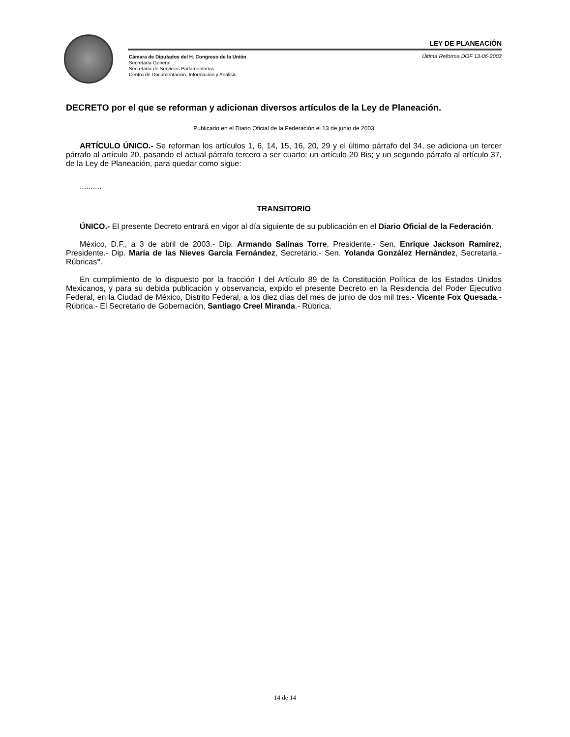LEY DE PLANEACIÓN
Cámara de Diputados del H. Congreso de la Unión
Secretaría General
Secretaría de Servicios Parlamentarios
Centro de Documentación, Información y Análisis
Última Reforma DOF 13-06-2003
DECRETO por el que se reforman y adicionan diversos artículos de la Ley de Planeación.
Publicado en el Diario Oficial de la Federación el 13 de junio de 2003
ARTÍCULO ÚNICO.- Se reforman los artículos 1, 6, 14, 15, 16, 20, 29 y el último párrafo del 34, se adiciona un tercer párrafo al artículo 20, pasando el actual párrafo tercero a ser cuarto; un artículo 20 Bis; y un segundo párrafo al artículo 37, de la Ley de Planeación, para quedar como sigue:
..........
TRANSITORIO
ÚNICO.- El presente Decreto entrará en vigor al día siguiente de su publicación en el Diario Oficial de la Federación.
México, D.F., a 3 de abril de 2003.- Dip. Armando Salinas Torre, Presidente.- Sen. Enrique Jackson Ramírez, Presidente.- Dip. María de las Nieves García Fernández, Secretario.- Sen. Yolanda González Hernández, Secretaria.- Rúbricas".
En cumplimiento de lo dispuesto por la fracción I del Artículo 89 de la Constitución Política de los Estados Unidos Mexicanos, y para su debida publicación y observancia, expido el presente Decreto en la Residencia del Poder Ejecutivo Federal, en la Ciudad de México, Distrito Federal, a los diez días del mes de junio de dos mil tres.- Vicente Fox Quesada.- Rúbrica.- El Secretario de Gobernación, Santiago Creel Miranda.- Rúbrica.
14 de 14